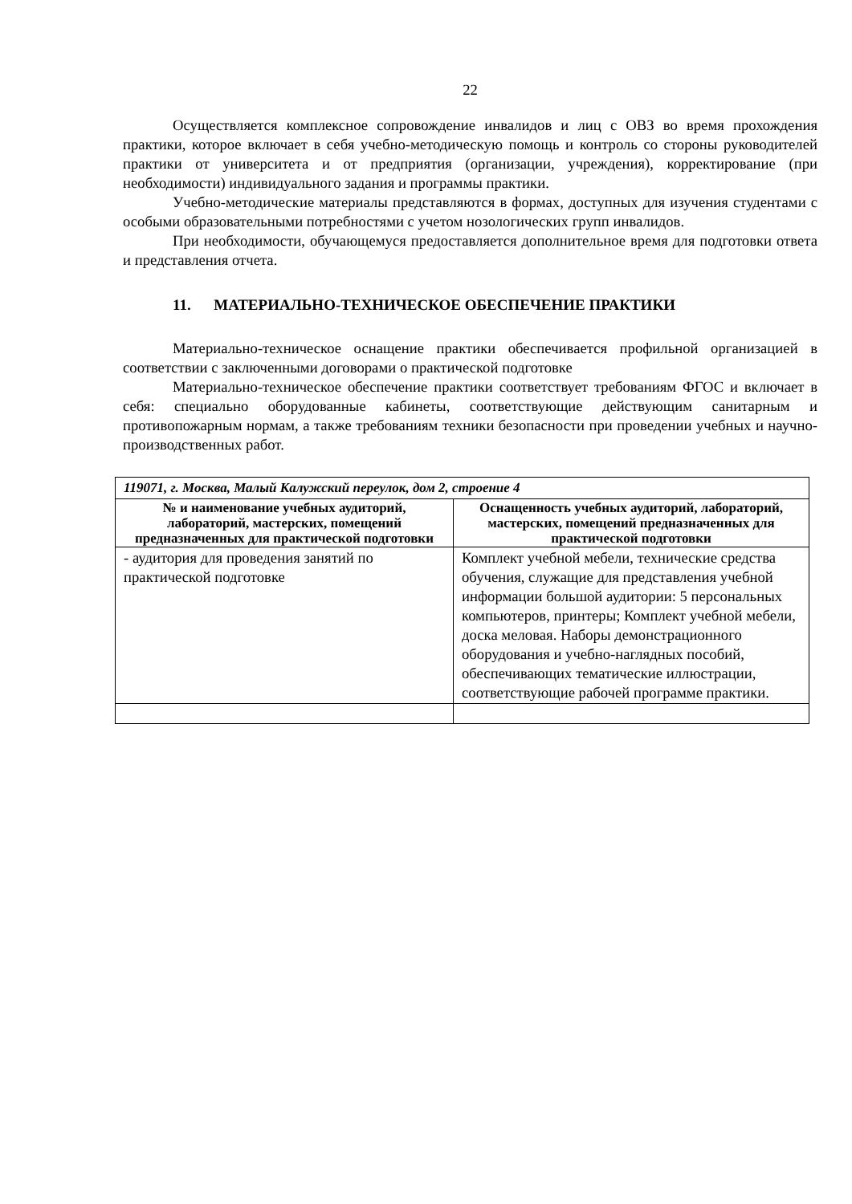22
Осуществляется комплексное сопровождение инвалидов и лиц с ОВЗ во время прохождения практики, которое включает в себя учебно-методическую помощь и контроль со стороны руководителей практики от университета и от предприятия (организации, учреждения), корректирование (при необходимости) индивидуального задания и программы практики.
Учебно-методические материалы представляются в формах, доступных для изучения студентами с особыми образовательными потребностями с учетом нозологических групп инвалидов.
При необходимости, обучающемуся предоставляется дополнительное время для подготовки ответа и представления отчета.
11. МАТЕРИАЛЬНО-ТЕХНИЧЕСКОЕ ОБЕСПЕЧЕНИЕ ПРАКТИКИ
Материально-техническое оснащение практики обеспечивается профильной организацией в соответствии с заключенными договорами о практической подготовке
Материально-техническое обеспечение практики соответствует требованиям ФГОС и включает в себя: специально оборудованные кабинеты, соответствующие действующим санитарным и противопожарным нормам, а также требованиям техники безопасности при проведении учебных и научно-производственных работ.
| 119071, г. Москва, Малый Калужский переулок, дом 2, строение 4 | |
| № и наименование учебных аудиторий, лабораторий, мастерских, помещений предназначенных для практической подготовки | Оснащенность учебных аудиторий, лабораторий, мастерских, помещений предназначенных для практической подготовки |
| - аудитория для проведения занятий по практической подготовке | Комплект учебной мебели, технические средства обучения, служащие для представления учебной информации большой аудитории: 5 персональных компьютеров, принтеры; Комплект учебной мебели, доска меловая. Наборы демонстрационного оборудования и учебно-наглядных пособий, обеспечивающих тематические иллюстрации, соответствующие рабочей программе практики. |